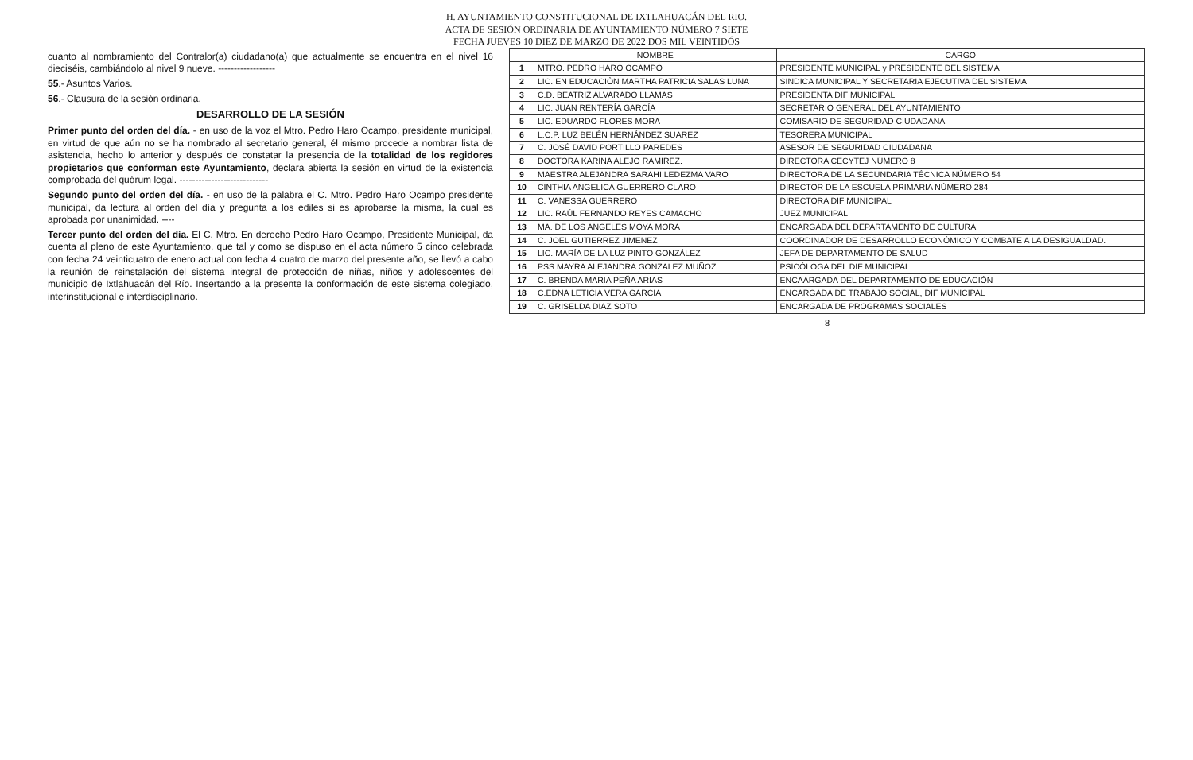H. AYUNTAMIENTO CONSTITUCIONAL DE IXTLAHUACÁN DEL RIO.
ACTA DE SESIÓN ORDINARIA DE AYUNTAMIENTO NÚMERO 7 SIETE
FECHA JUEVES 10 DIEZ DE MARZO DE 2022 DOS MIL VEINTIDÓS
cuanto al nombramiento del Contralor(a) ciudadano(a) que actualmente se encuentra en el nivel 16 dieciséis, cambiándolo al nivel 9 nueve. ------------------
55.- Asuntos Varios.
56.- Clausura de la sesión ordinaria.
DESARROLLO DE LA SESIÓN
Primer punto del orden del día. - en uso de la voz el Mtro. Pedro Haro Ocampo, presidente municipal, en virtud de que aún no se ha nombrado al secretario general, él mismo procede a nombrar lista de asistencia, hecho lo anterior y después de constatar la presencia de la totalidad de los regidores propietarios que conforman este Ayuntamiento, declara abierta la sesión en virtud de la existencia comprobada del quórum legal. ----------------------------
Segundo punto del orden del día. - en uso de la palabra el C. Mtro. Pedro Haro Ocampo presidente municipal, da lectura al orden del día y pregunta a los ediles si es aprobarse la misma, la cual es aprobada por unanimidad. ----
Tercer punto del orden del día. El C. Mtro. En derecho Pedro Haro Ocampo, Presidente Municipal, da cuenta al pleno de este Ayuntamiento, que tal y como se dispuso en el acta número 5 cinco celebrada con fecha 24 veinticuatro de enero actual con fecha 4 cuatro de marzo del presente año, se llevó a cabo la reunión de reinstalación del sistema integral de protección de niñas, niños y adolescentes del municipio de Ixtlahuacán del Río. Insertando a la presente la conformación de este sistema colegiado, interinstitucional e interdisciplinario.
| | NOMBRE | CARGO |
| --- | --- | --- |
| 1 | MTRO. PEDRO HARO OCAMPO | PRESIDENTE MUNICIPAL y PRESIDENTE DEL SISTEMA |
| 2 | LIC. EN EDUCACIÒN MARTHA PATRICIA SALAS LUNA | SINDICA MUNICIPAL Y SECRETARIA EJECUTIVA DEL SISTEMA |
| 3 | C.D. BEATRIZ ALVARADO LLAMAS | PRESIDENTA DIF MUNICIPAL |
| 4 | LIC. JUAN RENTERÍA GARCÍA | SECRETARIO GENERAL DEL AYUNTAMIENTO |
| 5 | LIC. EDUARDO FLORES MORA | COMISARIO DE SEGURIDAD CIUDADANA |
| 6 | L.C.P. LUZ BELÉN HERNÁNDEZ SUAREZ | TESORERA MUNICIPAL |
| 7 | C. JOSÉ DAVID PORTILLO PAREDES | ASESOR DE SEGURIDAD CIUDADANA |
| 8 | DOCTORA KARINA ALEJO RAMIREZ. | DIRECTORA CECYTEJ NÚMERO 8 |
| 9 | MAESTRA ALEJANDRA SARAHI LEDEZMA VARO | DIRECTORA DE LA SECUNDARIA TÉCNICA NÚMERO 54 |
| 10 | CINTHIA ANGELICA GUERRERO CLARO | DIRECTOR DE LA ESCUELA PRIMARIA NÚMERO 284 |
| 11 | C. VANESSA GUERRERO | DIRECTORA DIF MUNICIPAL |
| 12 | LIC. RAÚL FERNANDO REYES CAMACHO | JUEZ MUNICIPAL |
| 13 | MA. DE LOS ANGELES MOYA MORA | ENCARGADA DEL DEPARTAMENTO DE CULTURA |
| 14 | C. JOEL GUTIERREZ JIMENEZ | COORDINADOR DE DESARROLLO ECONÓMICO Y COMBATE A LA DESIGUALDAD. |
| 15 | LIC. MARÍA DE LA LUZ PINTO GONZÁLEZ | JEFA DE DEPARTAMENTO DE SALUD |
| 16 | PSS.MAYRA ALEJANDRA GONZALEZ MUÑOZ | PSICÓLOGA DEL DIF MUNICIPAL |
| 17 | C. BRENDA MARIA PEÑA ARIAS | ENCAARGADA DEL DEPARTAMENTO DE EDUCACIÓN |
| 18 | C.EDNA LETICIA VERA GARCIA | ENCARGADA DE TRABAJO SOCIAL, DIF MUNICIPAL |
| 19 | C. GRISELDA DIAZ SOTO | ENCARGADA DE PROGRAMAS SOCIALES |
8